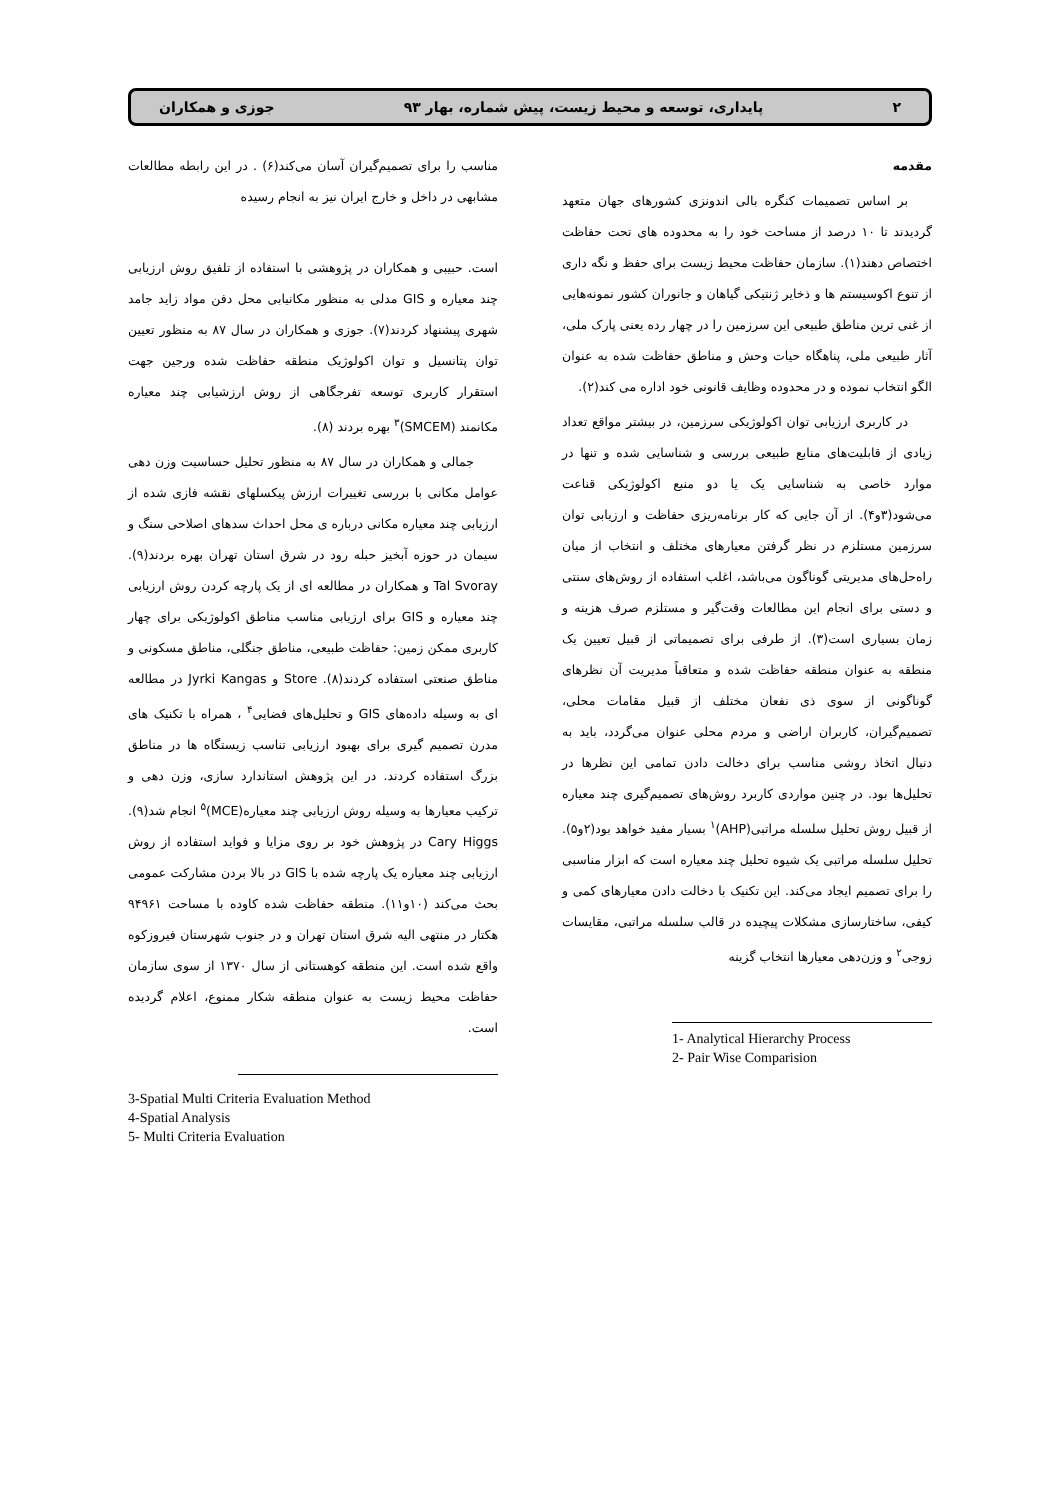۲ پایداری، توسعه و محیط زیست، پیش شماره، بهار ۹۳ جوزی و همکاران
مقدمه
بر اساس تصمیمات کنگره بالی اندونزی کشورهای جهان متعهد گردیدند تا ۱۰ درصد از مساحت خود را به محدوده های تحت حفاظت اختصاص دهند(۱). سازمان حفاظت محیط زیست برای حفظ و نگه داری از تنوع اکوسیستم ها و ذخایر ژنتیکی گیاهان و جانوران کشور نمونه‌هایی از غنی ترین مناطق طبیعی این سرزمین را در چهار رده یعنی پارک ملی، آثار طبیعی ملی، پناهگاه حیات وحش و مناطق حفاظت شده به عنوان الگو انتخاب نموده و در محدوده وظایف قانونی خود اداره می کند(۲).
در کاربری ارزیابی توان اکولوژیکی سرزمین، در بیشتر مواقع تعداد زیادی از قابلیت‌های منابع طبیعی بررسی و شناسایی شده و تنها در موارد خاصی به شناسایی یک یا دو منبع اکولوژیکی قناعت می‌شود(۳و۴). از آن جایی که کار برنامه‌ریزی حفاظت و ارزیابی توان سرزمین مستلزم در نظر گرفتن معیارهای مختلف و انتخاب از میان راه‌حل‌های مدیریتی گوناگون می‌باشد، اغلب استفاده از روش‌های سنتی و دستی برای انجام این مطالعات وقت‌گیر و مستلزم صرف هزینه و زمان بسیاری است(۳). از طرفی برای تصمیماتی از قبیل تعیین یک منطقه به عنوان منطقه حفاظت شده و متعاقباً مدیریت آن نظرهای گوناگونی از سوی ذی نفعان مختلف از قبیل مقامات محلی، تصمیم‌گیران، کاربران اراضی و مردم محلی عنوان می‌گردد، باید به دنبال اتخاذ روشی مناسب برای دخالت دادن تمامی این نظرها در تحلیل‌ها بود. در چنین مواردی کاربرد روش‌های تصمیم‌گیری چند معیاره از قبیل روش تحلیل سلسله مراتبی(AHP)<sup>۱</sup> بسیار مفید خواهد بود(۲و۵). تحلیل سلسله مراتبی یک شیوه تحلیل چند معیاره است که ابزار مناسبی را برای تصمیم ایجاد می‌کند. این تکنیک با دخالت دادن معیارهای کمی و کیفی، ساختارسازی مشکلات پیچیده در قالب سلسله مراتبی، مقایسات زوجی<sup>۲</sup> و وزن‌دهی معیارها انتخاب گزینه
1- Analytical Hierarchy Process
2- Pair Wise Comparision
مناسب را برای تصمیم‌گیران آسان می‌کند(۶) . در این رابطه مطالعات مشابهی در داخل و خارج ایران نیز به انجام رسیده
است. حبیبی و همکاران در پژوهشی با استفاده از تلفیق روش ارزیابی چند معیاره و GIS مدلی به منظور مکانیابی محل دفن مواد زاید جامد شهری پیشنهاد کردند(۷). جوزی و همکاران در سال ۸۷ به منظور تعیین توان پتانسیل و توان اکولوژیک منطقه حفاظت شده ورجین جهت استقرار کاربری توسعه تفرجگاهی از روش ارزشیابی چند معیاره مکانمند (SMCEM)<sup>۳</sup> بهره بردند (۸).
جمالی و همکاران در سال ۸۷ به منظور تحلیل حساسیت وزن دهی عوامل مکانی با بررسی تغییرات ارزش پیکسلهای نقشه فازی شده از ارزیابی چند معیاره مکانی درباره ی محل احداث سدهای اصلاحی سنگ و سیمان در حوزه آبخیز حبله رود در شرق استان تهران بهره بردند(۹). Tal Svoray و همکاران در مطالعه ای از یک پارچه کردن روش ارزیابی چند معیاره و GIS برای ارزیابی مناسب مناطق اکولوژیکی برای چهار کاربری ممکن زمین: حفاظت طبیعی، مناطق جنگلی، مناطق مسکونی و مناطق صنعتی استفاده کردند(۸). Store و Jyrki Kangas در مطالعه ای به وسیله داده‌های GIS و تحلیل‌های فضایی<sup>۴</sup> ، همراه با تکنیک های مدرن تصمیم گیری برای بهبود ارزیابی تناسب زیستگاه ها در مناطق بزرگ استفاده کردند. در این پژوهش استاندارد سازی، وزن دهی و ترکیب معیارها به وسیله روش ارزیابی چند معیاره(MCE)<sup>۵</sup> انجام شد(۹). Cary Higgs در پژوهش خود بر روی مزایا و فواید استفاده از روش ارزیابی چند معیاره یک پارچه شده با GIS در بالا بردن مشارکت عمومی بحث می‌کند (۱۰و۱۱). منطقه حفاظت شده کاوده با مساحت ۹۴۹۶۱ هکتار در منتهی الیه شرق استان تهران و در جنوب شهرستان فیروزکوه واقع شده است. این منطقه کوهستانی از سال ۱۳۷۰ از سوی سازمان حفاظت محیط زیست به عنوان منطقه شکار ممنوع، اعلام گردیده است.
3-Spatial Multi Criteria Evaluation Method
4-Spatial Analysis
5- Multi Criteria Evaluation